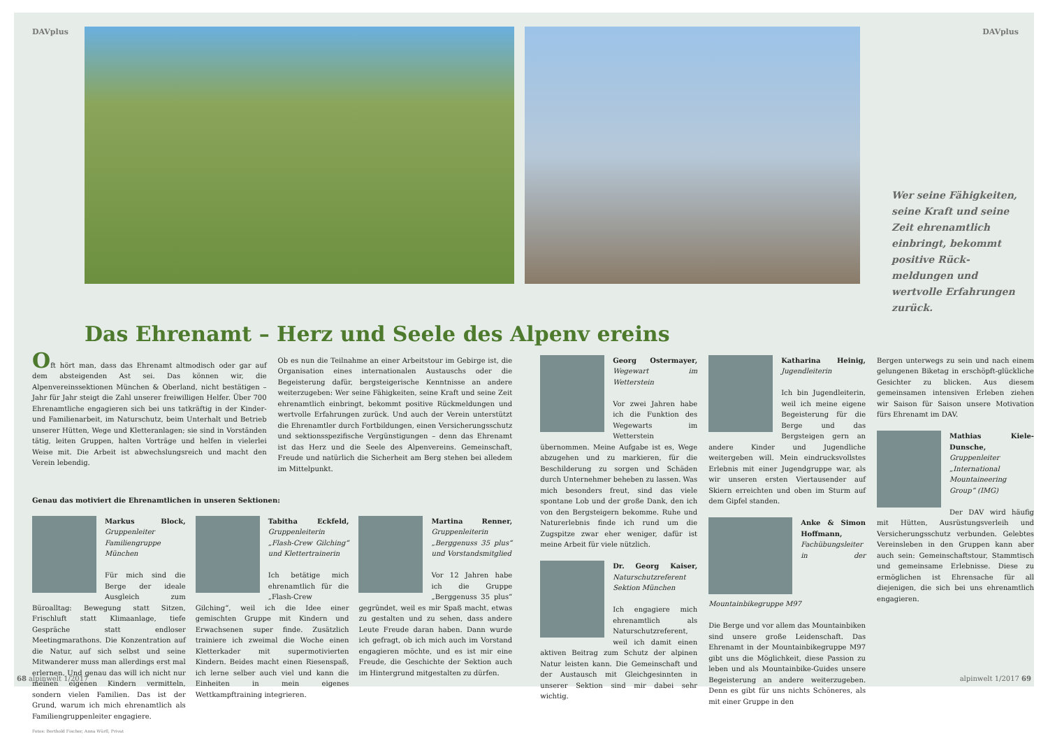DAVplus DAVplus
Wer seine Fähigkeiten, seine Kraft und seine Zeit ehrenamtlich einbringt, bekommt positive Rück­meldungen und wertvolle Erfahrungen zurück.
Das Ehrenamt – Herz und Seele des Alpenv ereins
Oft hört man, dass das Ehrenamt altmodisch oder gar auf dem absteigenden Ast sei. Das können wir, die Alpenvereinssektionen München & Oberland, nicht bestätigen – Jahr für Jahr steigt die Zahl unserer freiwilligen Helfer. Über 700 Ehrenamtliche engagieren sich bei uns tatkräftig in der Kinder- und Familienarbeit, im Naturschutz, beim Unterhalt und Betrieb unserer Hütten, Wege und Kletteranlagen; sie sind in Vorständen tätig, leiten Gruppen, halten Vorträge und helfen in vielerlei Weise mit. Die Arbeit ist abwechslungsreich und macht den Verein lebendig.
Ob es nun die Teilnahme an einer Arbeitstour im Gebirge ist, die Organisation eines internationalen Austauschs oder die Begeisterung dafür, bergsteigerische Kenntnisse an andere weiterzugeben: Wer seine Fähigkeiten, seine Kraft und seine Zeit ehrenamtlich einbringt, bekommt positive Rückmeldungen und wertvolle Erfahrungen zurück. Und auch der Verein unterstützt die Ehrenamtler durch Fortbildungen, einen Versicherungsschutz und sektionsspezifische Vergünstigungen – denn das Ehrenamt ist das Herz und die Seele des Alpenvereins. Gemeinschaft, Freude und natürlich die Sicherheit am Berg stehen bei alledem im Mittelpunkt.
Genau das motiviert die Ehrenamtlichen in unseren Sektionen:
Markus Block, Gruppenleiter Familiengruppe München
Für mich sind die Berge der ideale Ausgleich zum Büroalltag: Bewegung statt Sitzen, Frischluft statt Klimaanlage, tiefe Gespräche statt endloser Meetingmarathons. Die Konzentration auf die Natur, auf sich selbst und seine Mitwanderer muss man allerdings erst mal erlernen. Und genau das will ich nicht nur meinen eigenen Kindern vermitteln, sondern vielen Familien. Das ist der Grund, warum ich mich ehrenamtlich als Familiengruppenleiter engagiere.
Tabitha Eckfeld, Gruppenleiterin „Flash-Crew Gilching“ und Klettertrainerin
Ich betätige mich ehrenamtlich für die „Flash-Crew Gilching“, weil ich die Idee einer gemischten Gruppe mit Kindern und Erwachsenen super finde. Zusätzlich trainiere ich zweimal die Woche einen Kletterkader mit supermotivierten Kindern. Beides macht einen Riesenspaß, ich lerne selber auch viel und kann die Einheiten in mein eigenes Wettkampftraining integrieren.
Martina Renner, Gruppenleiterin „Berggenuss 35 plus“ und Vorstandsmitglied
Vor 12 Jahren habe ich die Gruppe „Berggenuss 35 plus“ gegründet, weil es mir Spaß macht, etwas zu gestalten und zu sehen, dass andere Leute Freude daran haben. Dann wurde ich gefragt, ob ich mich auch im Vorstand engagieren möchte, und es ist mir eine Freude, die Geschichte der Sektion auch im Hintergrund mitgestalten zu dürfen.
Fotos: Berthold Fischer, Anna Würfl, Privat
Georg Ostermayer, Wegewart im Wetterstein
Vor zwei Jahren habe ich die Funktion des Wegewarts im Wetterstein übernommen. Meine Aufgabe ist es, Wege abzugehen und zu markieren, für die Beschilderung zu sorgen und Schäden durch Unternehmer beheben zu lassen. Was mich besonders freut, sind das viele spontane Lob und der große Dank, den ich von den Bergsteigern bekomme. Ruhe und Naturerlebnis finde ich rund um die Zugspitze zwar eher weniger, dafür ist meine Arbeit für viele nützlich.
Dr. Georg Kaiser, Naturschutzreferent Sektion München
Ich engagiere mich ehrenamtlich als Naturschutzreferent, weil ich damit einen aktiven Beitrag zum Schutz der alpinen Natur leisten kann. Die Gemeinschaft und der Austausch mit Gleichgesinnten in unserer Sektion sind mir dabei sehr wichtig.
Katharina Heinig, Jugendleiterin
Ich bin Jugendleiterin, weil ich meine eigene Begeisterung für die Berge und das Bergsteigen gern an andere Kinder und Jugendliche weitergeben will. Mein eindrucksvollstes Erlebnis mit einer Jugendgruppe war, als wir unseren ersten Viertausender auf Skiern erreichten und oben im Sturm auf dem Gipfel standen.
Anke & Simon Hoffmann, Fachübungsleiter in der Mountainbikegruppe M97
Die Berge und vor allem das Mountainbiken sind unsere große Leidenschaft. Das Ehrenamt in der Mountainbikegruppe M97 gibt uns die Möglichkeit, diese Passion zu leben und als Mountainbike-Guides unsere Begeisterung an andere weiterzugeben. Denn es gibt für uns nichts Schöneres, als mit einer Gruppe in den
Bergen unterwegs zu sein und nach einem gelungenen Biketag in erschöpft-glückliche Gesichter zu blicken. Aus diesem gemeinsamen intensiven Erleben ziehen wir Saison für Saison unsere Motivation fürs Ehrenamt im DAV.
Mathias Kiele-Dunsche, Gruppenleiter „International Mountaineering Group“ (IMG)
Der DAV wird häufig mit Hütten, Ausrüstungsverleih und Versicherungsschutz verbunden. Gelebtes Vereinsleben in den Gruppen kann aber auch sein: Gemeinschaftstour, Stammtisch und gemeinsame Erlebnisse. Diese zu ermöglichen ist Ehrensache für all diejenigen, die sich bei uns ehrenamtlich engagieren.
68 alpinwelt 1/2017 alpinwelt 1/2017 69